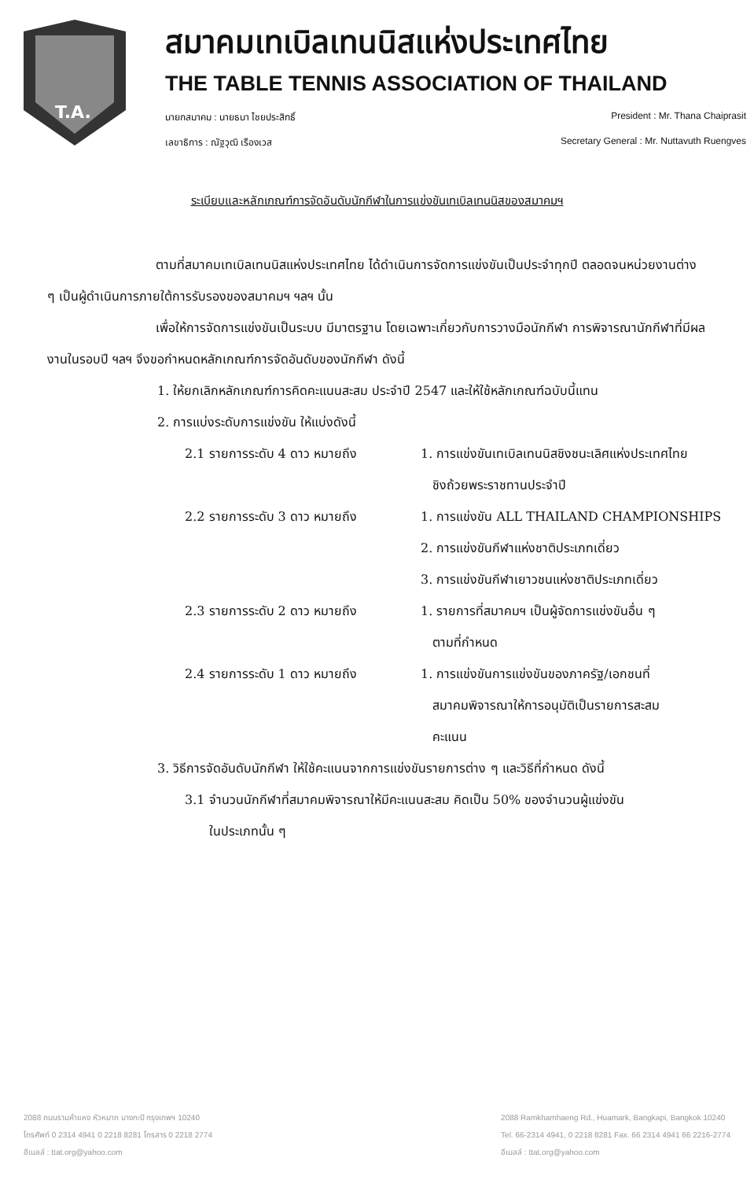T.A.
สมาคมเทเบิลเทนนิสแห่งประเทศไทย
THE TABLE TENNIS ASSOCIATION OF THAILAND
นายกสมาคม : นายธนา ไชยประสิทธิ์ President : Mr. Thana Chaiprasit
เลขาธิการ : ณัฐวุฒิ เรืองเวส Secretary General : Mr. Nuttavuth Ruengves
ระเบียบและหลักเกณฑ์การจัดอันดับนักกีฬาในการแข่งขันเทเบิลเทนนิสของสมาคมฯ
ตามที่สมาคมเทเบิลเทนนิสแห่งประเทศไทย ได้ดำเนินการจัดการแข่งขันเป็นประจำทุกปี ตลอดจนหน่วยงานต่าง ๆ เป็นผู้ดำเนินการภายใต้การรับรองของสมาคมฯ ฯลฯ นั้น
เพื่อให้การจัดการแข่งขันเป็นระบบ มีมาตรฐาน โดยเฉพาะเกี่ยวกับการวางมือนักกีฬา การพิจารณานักกีฬาที่มีผลงานในรอบปี ฯลฯ จึงขอกำหนดหลักเกณฑ์การจัดอันดับของนักกีฬา ดังนี้
1. ให้ยกเลิกหลักเกณฑ์การคิดคะแนนสะสม ประจำปี 2547 และให้ใช้หลักเกณฑ์ฉบับนี้แทน
2. การแบ่งระดับการแข่งขัน ให้แบ่งดังนี้
2.1 รายการระดับ 4 ดาว หมายถึง 1. การแข่งขันเทเบิลเทนนิสชิงชนะเลิศแห่งประเทศไทย
ชิงถ้วยพระราชทานประจำปี
2.2 รายการระดับ 3 ดาว หมายถึง 1. การแข่งขัน ALL THAILAND CHAMPIONSHIPS
2. การแข่งขันกีฬาแห่งชาติประเภทเดี่ยว
3. การแข่งขันกีฬาเยาวชนแห่งชาติประเภทเดี่ยว
2.3 รายการระดับ 2 ดาว หมายถึง 1. รายการที่สมาคมฯ เป็นผู้จัดการแข่งขันอื่น ๆ
ตามที่กำหนด
2.4 รายการระดับ 1 ดาว หมายถึง 1. การแข่งขันการแข่งขันของภาครัฐ/เอกชนที่
สมาคมพิจารณาให้การอนุมัติเป็นรายการสะสม
คะแนน
3. วิธีการจัดอันดับนักกีฬา ให้ใช้คะแนนจากการแข่งขันรายการต่าง ๆ และวิธีที่กำหนด ดังนี้
3.1 จำนวนนักกีฬาที่สมาคมพิจารณาให้มีคะแนนสะสม คิดเป็น 50% ของจำนวนผู้แข่งขัน
ในประเภทนั้น ๆ
2088 ถนนรามคำแหง หัวหมาก บางกะปิ กรุงเทพฯ 10240
โทรศัพท์ 0 2314 4941 0 2218 8281 โทรสาร 0 2218 2774
อีเมลล์ : ttat.org@yahoo.com
2088 Ramkhamhaeng Rd., Huamark, Bangkapi, Bangkok 10240
Tel. 66-2314 4941, 0 2218 8281 Fax. 66 2314 4941 66 2216-2774
อีเมลล์ : ttat.org@yahoo.com